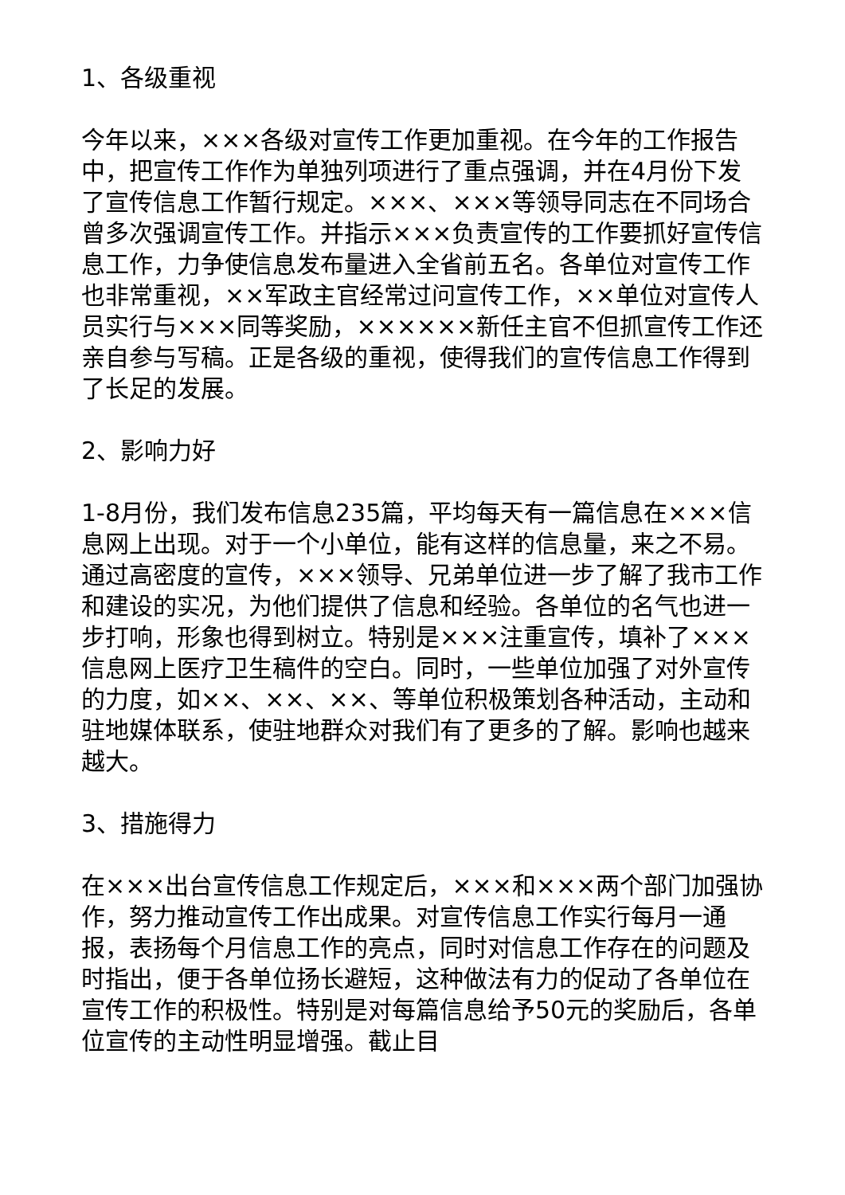1、各级重视
今年以来，×××各级对宣传工作更加重视。在今年的工作报告中，把宣传工作作为单独列项进行了重点强调，并在4月份下发了宣传信息工作暂行规定。×××、×××等领导同志在不同场合曾多次强调宣传工作。并指示×××负责宣传的工作要抓好宣传信息工作，力争使信息发布量进入全省前五名。各单位对宣传工作也非常重视，××军政主官经常过问宣传工作，××单位对宣传人员实行与×××同等奖励，××××××新任主官不但抓宣传工作还亲自参与写稿。正是各级的重视，使得我们的宣传信息工作得到了长足的发展。
2、影响力好
1-8月份，我们发布信息235篇，平均每天有一篇信息在×××信息网上出现。对于一个小单位，能有这样的信息量，来之不易。通过高密度的宣传，×××领导、兄弟单位进一步了解了我市工作和建设的实况，为他们提供了信息和经验。各单位的名气也进一步打响，形象也得到树立。特别是×××注重宣传，填补了×××信息网上医疗卫生稿件的空白。同时，一些单位加强了对外宣传的力度，如××、××、××、等单位积极策划各种活动，主动和驻地媒体联系，使驻地群众对我们有了更多的了解。影响也越来越大。
3、措施得力
在×××出台宣传信息工作规定后，×××和×××两个部门加强协作，努力推动宣传工作出成果。对宣传信息工作实行每月一通报，表扬每个月信息工作的亮点，同时对信息工作存在的问题及时指出，便于各单位扬长避短，这种做法有力的促动了各单位在宣传工作的积极性。特别是对每篇信息给予50元的奖励后，各单位宣传的主动性明显增强。截止目